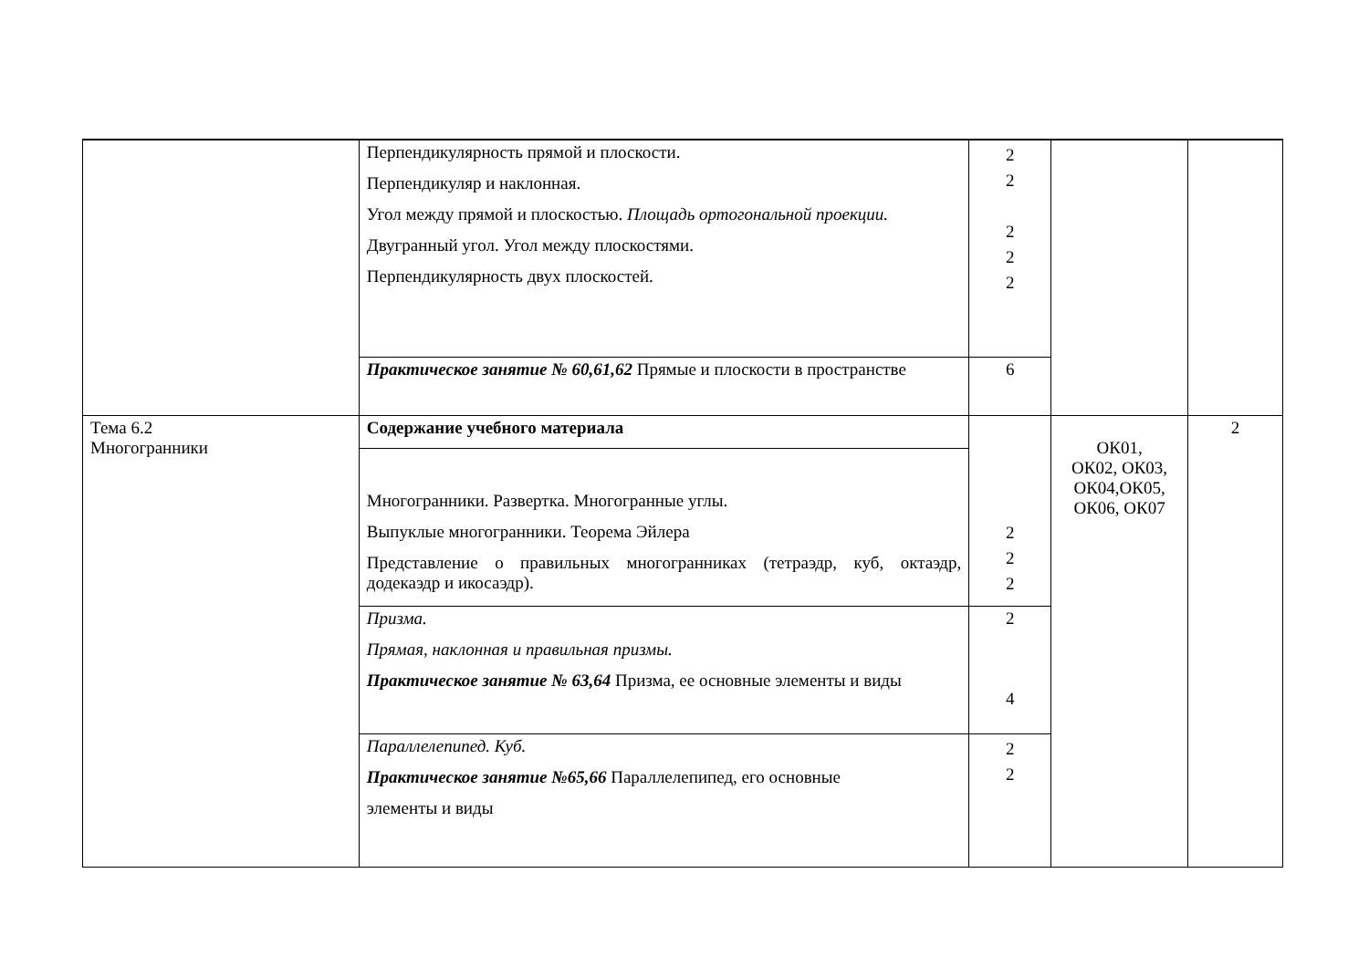| | Перпендикулярность прямой и плоскости. Перпендикуляр и наклонная. Угол между прямой и плоскостью. Площадь ортогональной проекции. Двугранный угол. Угол между плоскостями. Перпендикулярность двух плоскостей. | 2 2 2 2 2 | | |
| | Практическое занятие № 60,61,62 Прямые и плоскости в пространстве | 6 | | |
| Тема 6.2 Многогранники | Содержание учебного материала | 2 2 2 | ОК01, ОК02, ОК03, ОК04,ОК05, ОК06, ОК07 | 2 |
| | Многогранники. Развертка. Многогранные углы. Выпуклые многогранники. Теорема Эйлера Представление о правильных многогранниках (тетраэдр, куб, октаэдр, додекаэдр и икосаэдр). | | | |
| | Призма. Прямая, наклонная и правильная призмы. Практическое занятие № 63,64 Призма, ее основные элементы и виды | 2 4 | | |
| | Параллелепипед. Куб. Практическое занятие №65,66 Параллелепипед, его основные элементы и виды | 2 2 | | |